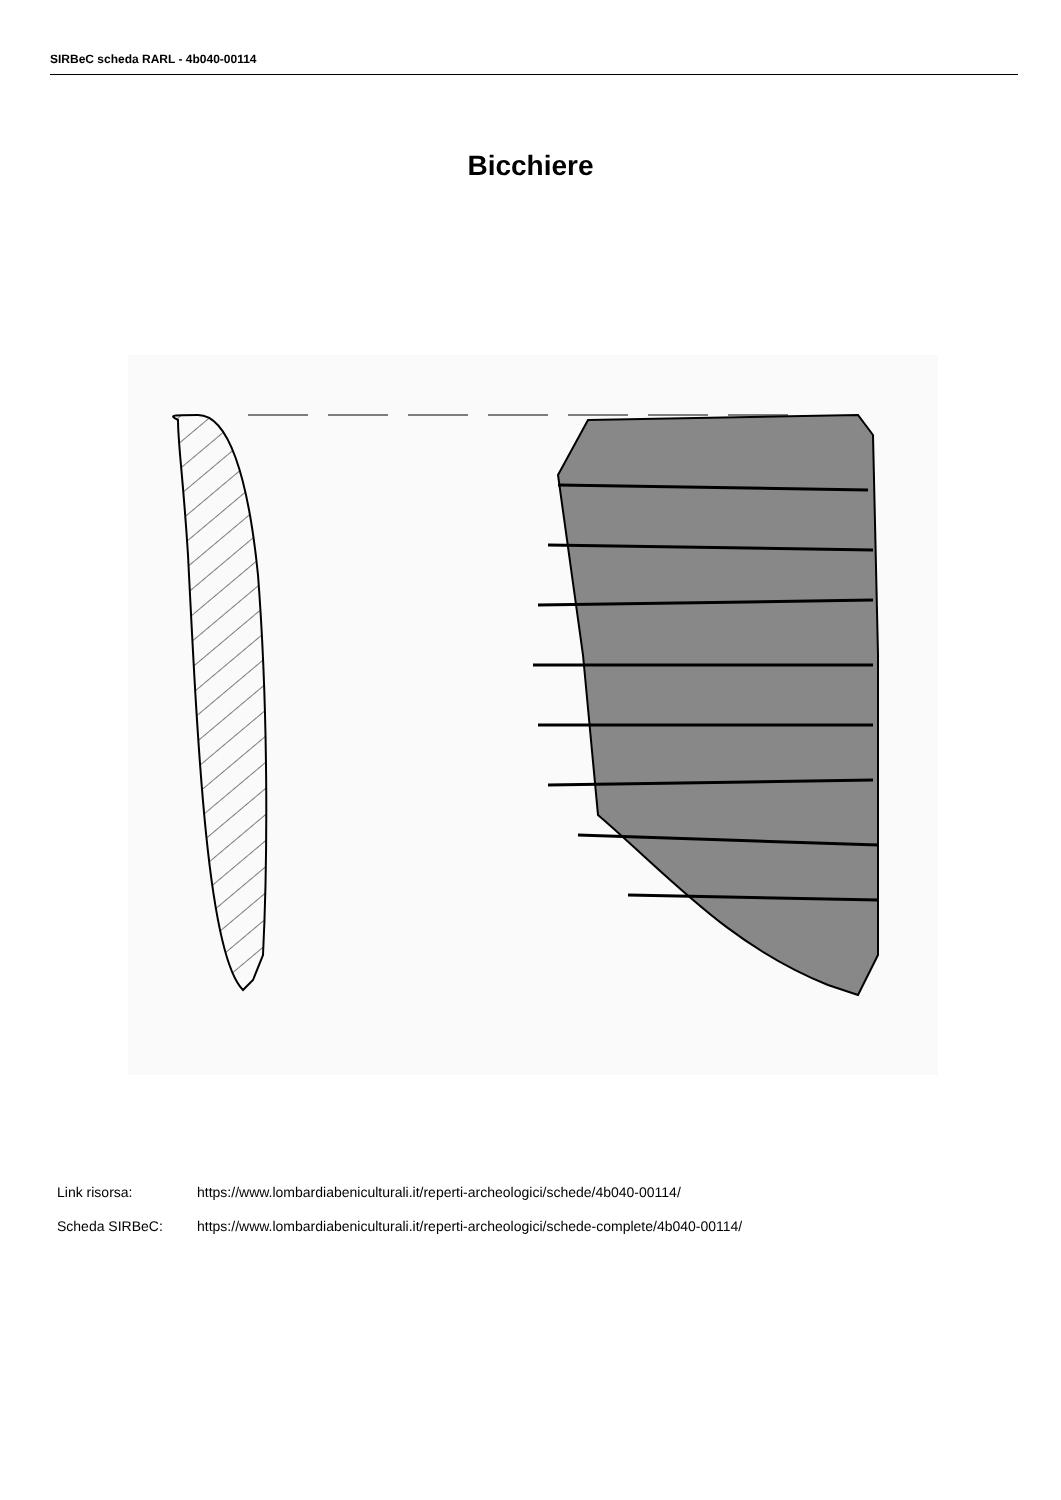SIRBeC scheda RARL - 4b040-00114
Bicchiere
Link risorsa: https://www.lombardiabeniculturali.it/reperti-archeologici/schede/4b040-00114/
Scheda SIRBeC: https://www.lombardiabeniculturali.it/reperti-archeologici/schede-complete/4b040-00114/